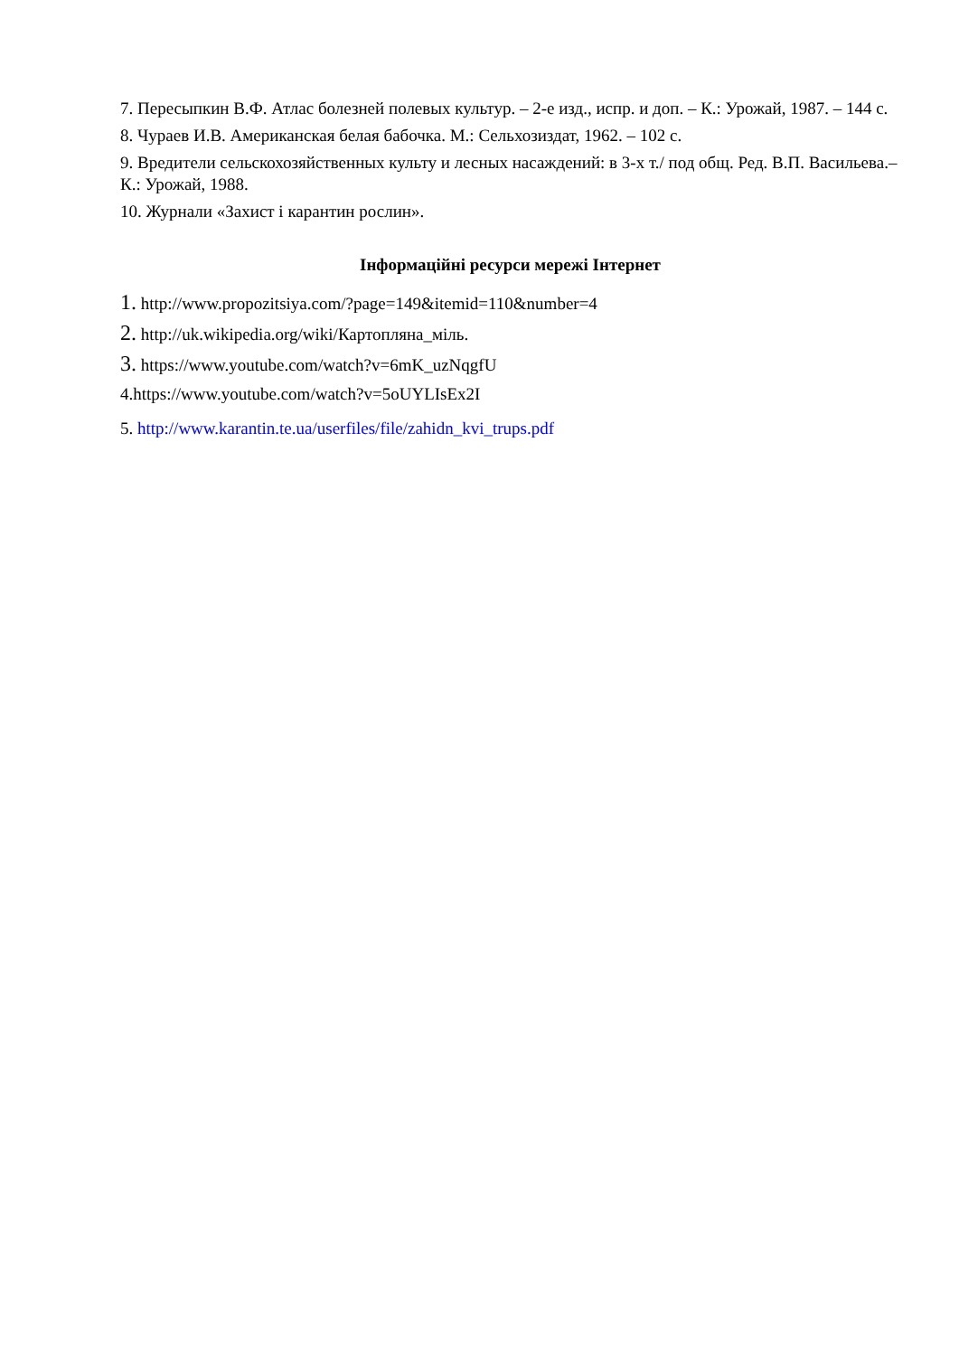7. Пересыпкин В.Ф. Атлас болезней полевых культур. – 2-е изд., испр. и доп. – К.: Урожай, 1987. – 144 с.
8. Чураев И.В. Американская белая бабочка. М.: Сельхозиздат, 1962. – 102 с.
9. Вредители сельскохозяйственных культу и лесных насаждений: в 3-х т./ под общ. Ред. В.П. Васильева.– К.: Урожай, 1988.
10. Журнали «Захист і карантин рослин».
Інформаційні ресурси мережі Інтернет
1. http://www.propozitsiya.com/?page=149&itemid=110&number=4
2. http://uk.wikipedia.org/wiki/Картопляна_міль.
3. https://www.youtube.com/watch?v=6mK_uzNqgfU
4.https://www.youtube.com/watch?v=5oUYLIsEx2I
5. http://www.karantin.te.ua/userfiles/file/zahidn_kvi_trups.pdf